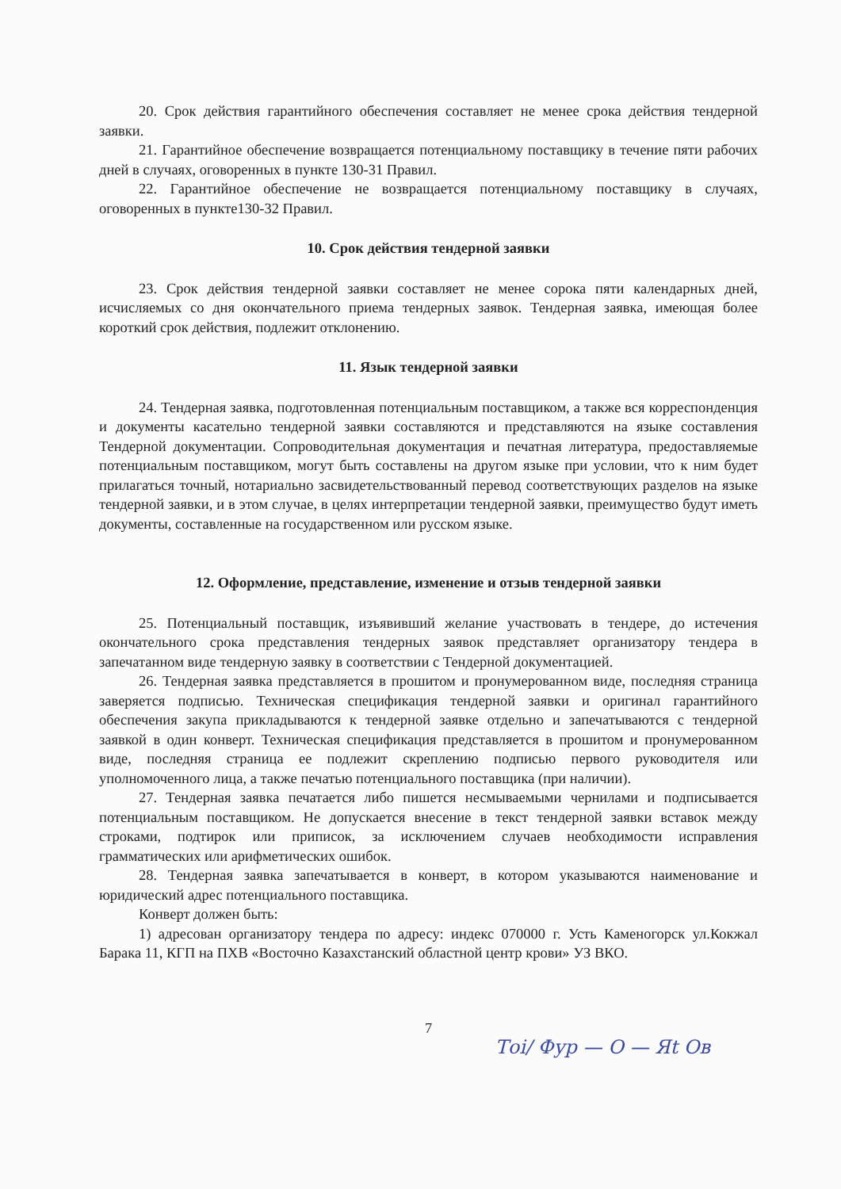20. Срок действия гарантийного обеспечения составляет не менее срока действия тендерной заявки.
21. Гарантийное обеспечение возвращается потенциальному поставщику в течение пяти рабочих дней в случаях, оговоренных в пункте 130-31 Правил.
22. Гарантийное обеспечение не возвращается потенциальному поставщику в случаях, оговоренных в пункте130-32 Правил.
10. Срок действия тендерной заявки
23. Срок действия тендерной заявки составляет не менее сорока пяти календарных дней, исчисляемых со дня окончательного приема тендерных заявок. Тендерная заявка, имеющая более короткий срок действия, подлежит отклонению.
11. Язык тендерной заявки
24. Тендерная заявка, подготовленная потенциальным поставщиком, а также вся корреспонденция и документы касательно тендерной заявки составляются и представляются на языке составления Тендерной документации. Сопроводительная документация и печатная литература, предоставляемые потенциальным поставщиком, могут быть составлены на другом языке при условии, что к ним будет прилагаться точный, нотариально засвидетельствованный перевод соответствующих разделов на языке тендерной заявки, и в этом случае, в целях интерпретации тендерной заявки, преимущество будут иметь документы, составленные на государственном или русском языке.
12. Оформление, представление, изменение и отзыв тендерной заявки
25. Потенциальный поставщик, изъявивший желание участвовать в тендере, до истечения окончательного срока представления тендерных заявок представляет организатору тендера в запечатанном виде тендерную заявку в соответствии с Тендерной документацией.
26. Тендерная заявка представляется в прошитом и пронумерованном виде, последняя страница заверяется подписью. Техническая спецификация тендерной заявки и оригинал гарантийного обеспечения закупа прикладываются к тендерной заявке отдельно и запечатываются с тендерной заявкой в один конверт. Техническая спецификация представляется в прошитом и пронумерованном виде, последняя страница ее подлежит скреплению подписью первого руководителя или уполномоченного лица, а также печатью потенциального поставщика (при наличии).
27. Тендерная заявка печатается либо пишется несмываемыми чернилами и подписывается потенциальным поставщиком. Не допускается внесение в текст тендерной заявки вставок между строками, подтирок или приписок, за исключением случаев необходимости исправления грамматических или арифметических ошибок.
28. Тендерная заявка запечатывается в конверт, в котором указываются наименование и юридический адрес потенциального поставщика.
Конверт должен быть:
1) адресован организатору тендера по адресу: индекс 070000 г. Усть Каменогорск ул.Кокжал Барака 11, КГП на ПХВ «Восточно Казахстанский областной центр крови» УЗ ВКО.
7
Тоі/ Фур — О — Яt Ов